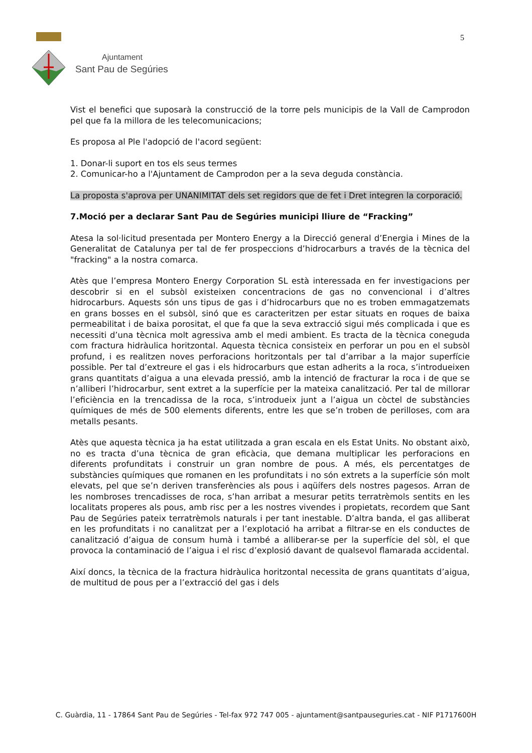Ajuntament
Sant Pau de Segúries
5
Vist el benefici que suposarà la construcció de la torre pels municipis de la Vall de Camprodon pel que fa la millora de les telecomunicacions;
Es proposa al Ple l'adopció de l'acord següent:
1. Donar-li suport en tos els seus termes
2. Comunicar-ho a l'Ajuntament de Camprodon per a la seva deguda constància.
La proposta s'aprova per UNANIMITAT dels set regidors que de fet i Dret integren la corporació.
7.Moció per a declarar Sant Pau de Segúries municipi lliure de “Fracking”
Atesa la sol·licitud presentada per Montero Energy a la Direcció general d’Energia i Mines de la Generalitat de Catalunya per tal de fer prospeccions d’hidrocarburs a través de la tècnica del "fracking" a la nostra comarca.
Atès que l’empresa Montero Energy Corporation SL està interessada en fer investigacions per descobrir si en el subsòl existeixen concentracions de gas no convencional i d’altres hidrocarburs. Aquests són uns tipus de gas i d’hidrocarburs que no es troben emmagatzemats en grans bosses en el subsòl, sinó que es caracteritzen per estar situats en roques de baixa permeabilitat i de baixa porositat, el que fa que la seva extracció sigui més complicada i que es necessiti d’una tècnica molt agressiva amb el medi ambient. Es tracta de la tècnica coneguda com fractura hidràulica horitzontal. Aquesta tècnica consisteix en perforar un pou en el subsòl profund, i es realitzen noves perforacions horitzontals per tal d’arribar a la major superfície possible. Per tal d’extreure el gas i els hidrocarburs que estan adherits a la roca, s’introdueixen grans quantitats d’aigua a una elevada pressió, amb la intenció de fracturar la roca i de que se n’alliberi l’hidrocarbur, sent extret a la superfície per la mateixa canalització. Per tal de millorar l’eficiència en la trencadissa de la roca, s’introdueix junt a l’aigua un còctel de substàncies químiques de més de 500 elements diferents, entre les que se’n troben de perilloses, com ara metalls pesants.
Atès que aquesta tècnica ja ha estat utilitzada a gran escala en els Estat Units. No obstant això, no es tracta d’una tècnica de gran eficàcia, que demana multiplicar les perforacions en diferents profunditats i construir un gran nombre de pous. A més, els percentatges de substàncies químiques que romanen en les profunditats i no són extrets a la superfície són molt elevats, pel que se’n deriven transferències als pous i aqüífers dels nostres pagesos. Arran de les nombroses trencadisses de roca, s’han arribat a mesurar petits terratrèmols sentits en les localitats properes als pous, amb risc per a les nostres vivendes i propietats, recordem que Sant Pau de Segúries pateix terratrèmols naturals i per tant inestable. D’altra banda, el gas alliberat en les profunditats i no canalitzat per a l’explotació ha arribat a filtrar-se en els conductes de canalització d’aigua de consum humà i també a alliberar-se per la superfície del sòl, el que provoca la contaminació de l’aigua i el risc d’explosió davant de qualsevol flamarada accidental.
Així doncs, la tècnica de la fractura hidràulica horitzontal necessita de grans quantitats d’aigua, de multitud de pous per a l’extracció del gas i dels
C. Guàrdia, 11 - 17864 Sant Pau de Segúries - Tel-fax 972 747 005 - ajuntament@santpauseguries.cat - NIF P1717600H